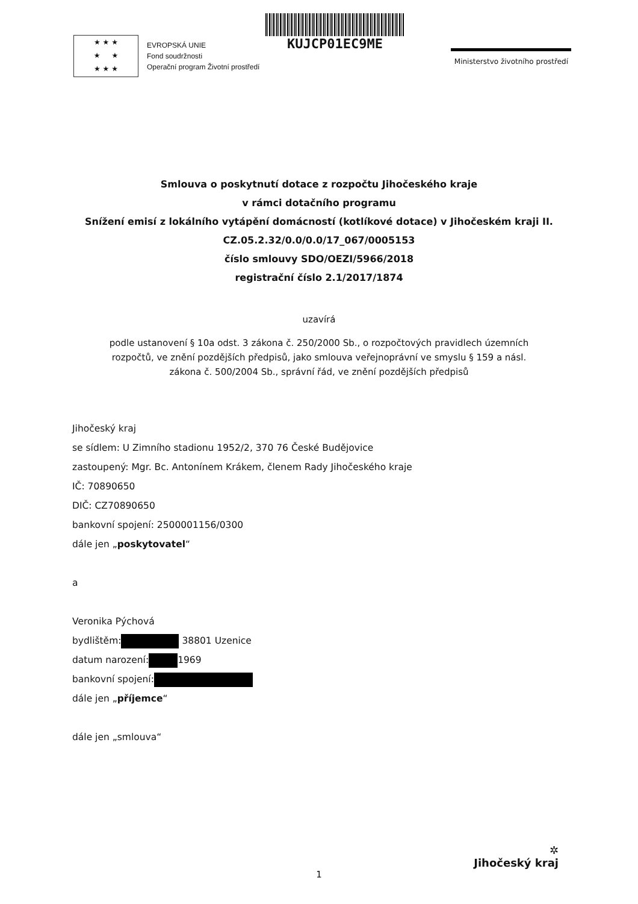★ ★ ★
★ ★
★ ★ ★
EVROPSKÁ UNIE
Fond soudržnosti
Operační program Životní prostředí
KUJCP01EC9ME
Ministerstvo životního prostředí
Smlouva o poskytnutí dotace z rozpočtu Jihočeského kraje
v rámci dotačního programu
Snížení emisí z lokálního vytápění domácností (kotlíkové dotace) v Jihočeském kraji II.
CZ.05.2.32/0.0/0.0/17_067/0005153
číslo smlouvy SDO/OEZI/5966/2018
registrační číslo 2.1/2017/1874
uzavírá
podle ustanovení § 10a odst. 3 zákona č. 250/2000 Sb., o rozpočtových pravidlech územních
rozpočtů, ve znění pozdějších předpisů, jako smlouva veřejnoprávní ve smyslu § 159 a násl.
zákona č. 500/2004 Sb., správní řád, ve znění pozdějších předpisů
Jihočeský kraj
se sídlem: U Zimního stadionu 1952/2, 370 76 České Budějovice
zastoupený: Mgr. Bc. Antonínem Krákem, členem Rady Jihočeského kraje
IČ: 70890650
DIČ: CZ70890650
bankovní spojení: 2500001156/0300
dále jen „poskytovatel“
a
Veronika Pýchová
bydlištěm: 38801 Uzenice
datum narození: 1969
bankovní spojení:
dále jen „příjemce“
dále jen „smlouva“
✲
Jihočeský kraj
1